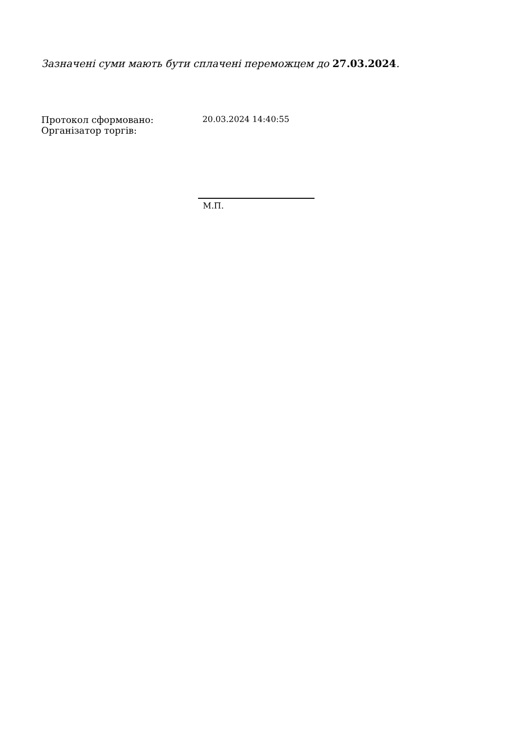Зазначені суми мають бути сплачені переможцем до 27.03.2024.
Протокол сформовано:
Організатор торгів:
20.03.2024 14:40:55
М.П.